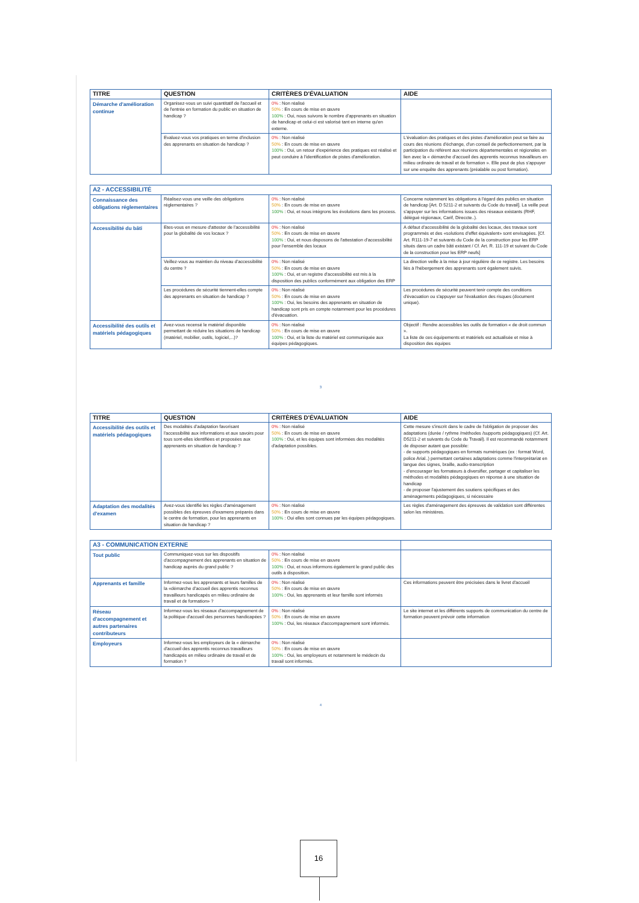| TITRE | QUESTION | CRITÈRES D'ÉVALUATION | AIDE |
| --- | --- | --- | --- |
| Démarche d'amélioration continue | Organisez-vous un suivi quantitatif de l'accueil et de l'entrée en formation du public en situation de handicap ? | 0% : Non réalisé 50% : En cours de mise en œuvre 100% : Oui, nous suivons le nombre d'apprenants en situation de handicap et celui-ci est valorisé tant en interne qu'en externe. | |
| | Evaluez-vous vos pratiques en terme d'inclusion des apprenants en situation de handicap ? | 0% : Non réalisé 50% : En cours de mise en œuvre 100% : Oui, un retour d'expérience des pratiques est réalisé et peut conduire à l'identification de pistes d'amélioration. | L'évaluation des pratiques et des pistes d'amélioration peut se faire au cours des réunions d'échange, d'un conseil de perfectionnement, par la participation du référent aux réunions départementales et régionales en lien avec la « démarche d'accueil des apprentis reconnus travailleurs en milieu ordinaire de travail et de formation ». Elle peut de plus s'appuyer sur une enquête des apprenants (préalable ou post formation). |
| A2 - ACCESSIBILITÉ | | | |
| Connaissance des obligations réglementaires | Réalisez-vous une veille des obligations réglementaires ? | 0% : Non réalisé 50% : En cours de mise en œuvre 100% : Oui, et nous intégrons les évolutions dans les process. | Concerne notamment les obligations à l'égard des publics en situation de handicap [Art. D 5211-2 et suivants du Code du travail]. La veille peut s'appuyer sur les informations issues des réseaux existants (RHF, délégué régionaux, Carif, Direccte..). |
| Accessibilité du bâti | Etes-vous en mesure d'attester de l'accessibilité pour la globalité de vos locaux ? | 0% : Non réalisé 50% : En cours de mise en œuvre 100% : Oui, et nous disposons de l'attestation d'accessibilité pour l'ensemble des locaux | A défaut d'accessibilité de la globalité des locaux, des travaux sont programmés et des «solutions d'effet équivalent» sont envisagées. [Cf. Art. R111-19-7 et suivants du Code de la construction pour les ERP situés dans un cadre bâti existant / Cf. Art. R. 111-19 et suivant du Code de la construction pour les ERP neufs] |
| | Veillez-vous au maintien du niveau d'accessibilité du centre ? | 0% : Non réalisé 50% : En cours de mise en œuvre 100% : Oui, et un registre d'accessibilité est mis à la disposition des publics conformément aux obligation des ERP | La direction veille à la mise à jour régulière de ce registre. Les besoins liés à l'hébergement des apprenants sont également suivis. |
| | Les procédures de sécurité tiennent-elles compte des apprenants en situation de handicap ? | 0% : Non réalisé 50% : En cours de mise en œuvre 100% : Oui, les besoins des apprenants en situation de handicap sont pris en compte notamment pour les procédures d'évacuation. | Les procédures de sécurité peuvent tenir compte des conditions d'évacuation ou s'appuyer sur l'évaluation des risques (document unique). |
| Accessibilité des outils et matériels pédagogiques | Avez-vous recensé le matériel disponible permettant de réduire les situations de handicap (matériel, mobilier, outils, logiciel,...)? | 0% : Non réalisé 50% : En cours de mise en œuvre 100% : Oui, et la liste du matériel est communiquée aux équipes pédagogiques. | Objectif : Rendre accessibles les outils de formation « de droit commun ». La liste de ces équipements et matériels est actualisée et mise à disposition des équipes |
3
| TITRE | QUESTION | CRITÈRES D'ÉVALUATION | AIDE |
| --- | --- | --- | --- |
| Accessibilité des outils et matériels pédagogiques | Des modalités d'adaptation favorisant l'accessibilité aux informations et aux savoirs pour tous sont-elles identifiées et proposées aux apprenants en situation de handicap ? | 0% : Non réalisé 50% : En cours de mise en œuvre 100% : Oui, et les équipes sont informées des modalités d'adaptation possibles. | Cette mesure s'inscrit dans le cadre de l'obligation de proposer des adaptations (durée / rythme /méthodes /supports pédagogiques) (Cf. Art. D5211-2 et suivants du Code du Travail). Il est recommandé notamment de disposer autant que possible: - de supports pédagogiques en formats numériques (ex : format Word, police Arial..) permettant certaines adaptations comme l'interprétariat en langue des signes, braille, audio-transcription - d'encourager les formateurs à diversifier, partager et capitaliser les méthodes et modalités pédagogiques en réponse à une situation de handicap - de proposer l'ajustement des soutiens spécifiques et des aménagements pédagogiques, si nécessaire |
| Adaptation des modalités d'examen | Avez-vous identifié les règles d'aménagement possibles des épreuves d'examens préparés dans le centre de formation, pour les apprenants en situation de handicap ? | 0% : Non réalisé 50% : En cours de mise en œuvre 100% : Oui elles sont connues par les équipes pédagogiques. | Les règles d'aménagement des épreuves de validation sont différentes selon les ministères. |
| A3 - COMMUNICATION EXTERNE | | | |
| Tout public | Communiquez-vous sur les dispositifs d'accompagnement des apprenants en situation de handicap auprès du grand public ? | 0% : Non réalisé 50% : En cours de mise en œuvre 100% : Oui, et nous informons également le grand public des outils à disposition. | |
| Apprenants et famille | Informez-vous les apprenants et leurs familles de la «démarche d'accueil des apprentis reconnus travailleurs handicapés en milieu ordinaire de travail et de formation» ? | 0% : Non réalisé 50% : En cours de mise en œuvre 100% : Oui, les apprenants et leur famille sont informés | Ces informations peuvent être précisées dans le livret d'accueil |
| Réseau d'accompagnement et autres partenaires contributeurs | Informez-vous les réseaux d'accompagnement de la politique d'accueil des personnes handicapées ? | 0% : Non réalisé 50% : En cours de mise en œuvre 100% : Oui, les réseaux d'accompagnement sont informés. | Le site internet et les différents supports de communication du centre de formation peuvent prévoir cette information |
| Employeurs | Informez-vous les employeurs de la « démarche d'accueil des apprentis reconnus travailleurs handicapés en milieu ordinaire de travail et de formation ? | 0% : Non réalisé 50% : En cours de mise en œuvre 100% : Oui, les employeurs et notamment le médecin du travail sont informés. | |
4
16